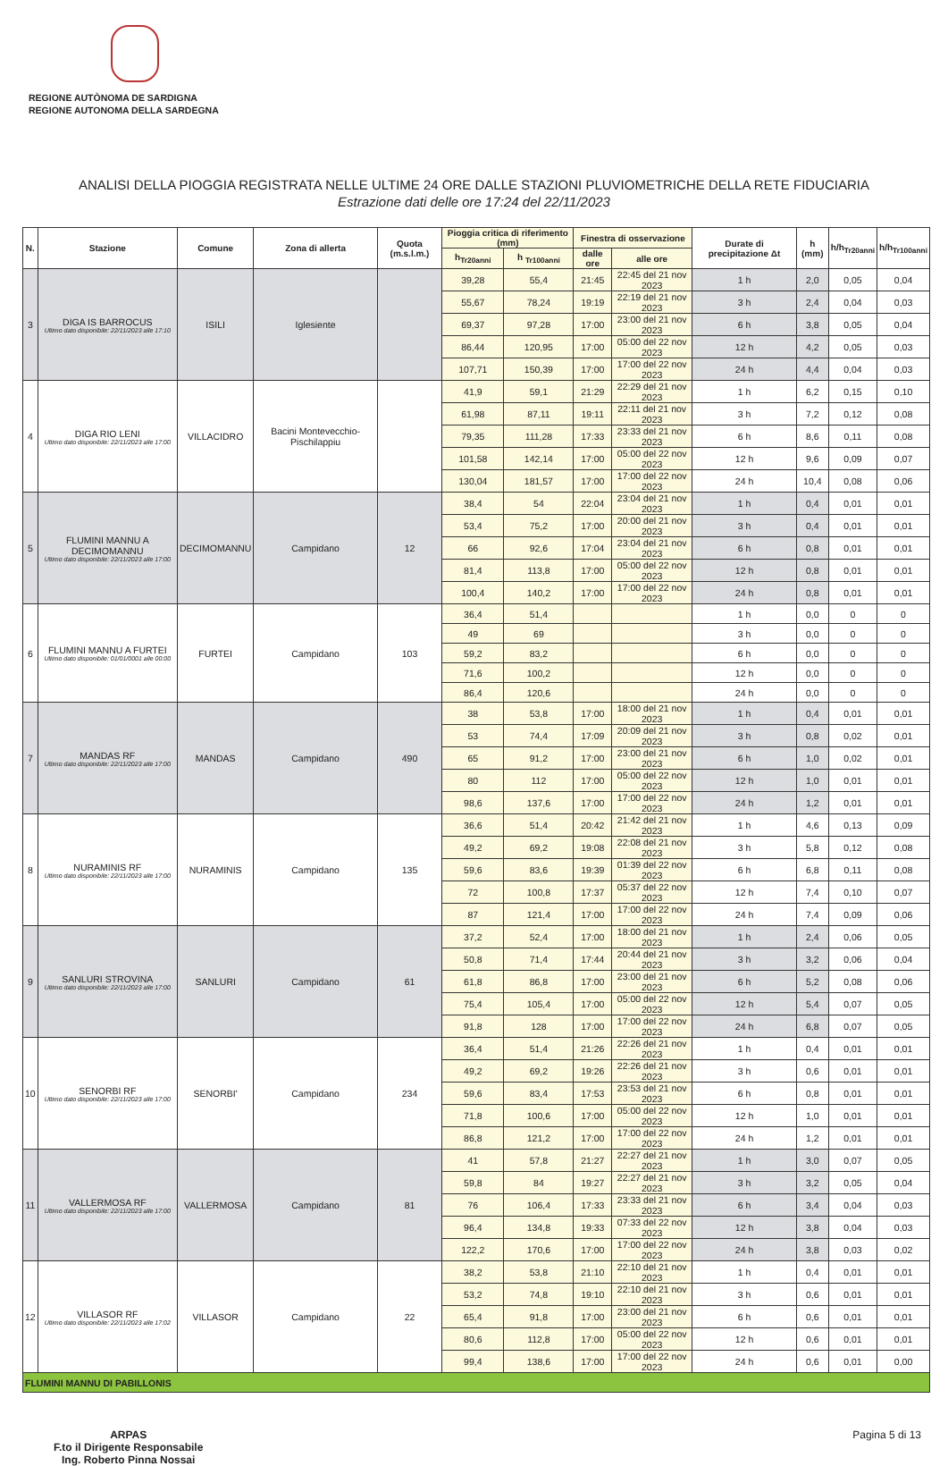REGIONE AUTÒNOMA DE SARDIGNA
REGIONE AUTONOMA DELLA SARDEGNA
ANALISI DELLA PIOGGIA REGISTRATA NELLE ULTIME 24 ORE DALLE STAZIONI PLUVIOMETRICHE DELLA RETE FIDUCIARIA
Estrazione dati delle ore 17:24 del 22/11/2023
| N. | Stazione | Comune | Zona di allerta | Quota (m.s.l.m.) | Pioggia critica di riferimento (mm) | | Finestra di osservazione | | Durate di precipitazione Δt | h (mm) | h/h<sub>Tr20anni</sub> | h/h<sub>Tr100anni</sub> |
| --- | --- | --- | --- | --- | --- | --- | --- | --- | --- | --- | --- | --- |
| | | | | | h<sub>Tr20anni</sub> | h <sub>Tr100anni</sub> | dalle ore | alle ore | | | | |
| 3 | DIGA IS BARROCUS Ultimo dato disponibile: 22/11/2023 alle 17:10 | ISILI | Iglesiente | | 39,28 | 55,4 | 21:45 | 22:45 del 21 nov 2023 | 1 h | 2,0 | 0,05 | 0,04 |
| | | | | | 55,67 | 78,24 | 19:19 | 22:19 del 21 nov 2023 | 3 h | 2,4 | 0,04 | 0,03 |
| | | | | | 69,37 | 97,28 | 17:00 | 23:00 del 21 nov 2023 | 6 h | 3,8 | 0,05 | 0,04 |
| | | | | | 86,44 | 120,95 | 17:00 | 05:00 del 22 nov 2023 | 12 h | 4,2 | 0,05 | 0,03 |
| | | | | | 107,71 | 150,39 | 17:00 | 17:00 del 22 nov 2023 | 24 h | 4,4 | 0,04 | 0,03 |
| 4 | DIGA RIO LENI Ultimo dato disponibile: 22/11/2023 alle 17:00 | VILLACIDRO | Bacini Montevecchio-Pischilappiu | | 41,9 | 59,1 | 21:29 | 22:29 del 21 nov 2023 | 1 h | 6,2 | 0,15 | 0,10 |
| | | | | | 61,98 | 87,11 | 19:11 | 22:11 del 21 nov 2023 | 3 h | 7,2 | 0,12 | 0,08 |
| | | | | | 79,35 | 111,28 | 17:33 | 23:33 del 21 nov 2023 | 6 h | 8,6 | 0,11 | 0,08 |
| | | | | | 101,58 | 142,14 | 17:00 | 05:00 del 22 nov 2023 | 12 h | 9,6 | 0,09 | 0,07 |
| | | | | | 130,04 | 181,57 | 17:00 | 17:00 del 22 nov 2023 | 24 h | 10,4 | 0,08 | 0,06 |
| 5 | FLUMINI MANNU A DECIMOMANNU Ultimo dato disponibile: 22/11/2023 alle 17:00 | DECIMOMANNU | Campidano | 12 | 38,4 | 54 | 22:04 | 23:04 del 21 nov 2023 | 1 h | 0,4 | 0,01 | 0,01 |
| | | | | | 53,4 | 75,2 | 17:00 | 20:00 del 21 nov 2023 | 3 h | 0,4 | 0,01 | 0,01 |
| | | | | | 66 | 92,6 | 17:04 | 23:04 del 21 nov 2023 | 6 h | 0,8 | 0,01 | 0,01 |
| | | | | | 81,4 | 113,8 | 17:00 | 05:00 del 22 nov 2023 | 12 h | 0,8 | 0,01 | 0,01 |
| | | | | | 100,4 | 140,2 | 17:00 | 17:00 del 22 nov 2023 | 24 h | 0,8 | 0,01 | 0,01 |
| 6 | FLUMINI MANNU A FURTEI Ultimo dato disponibile: 01/01/0001 alle 00:00 | FURTEI | Campidano | 103 | 36,4 | 51,4 | | | 1 h | 0,0 | 0 | 0 |
| | | | | | 49 | 69 | | | 3 h | 0,0 | 0 | 0 |
| | | | | | 59,2 | 83,2 | | | 6 h | 0,0 | 0 | 0 |
| | | | | | 71,6 | 100,2 | | | 12 h | 0,0 | 0 | 0 |
| | | | | | 86,4 | 120,6 | | | 24 h | 0,0 | 0 | 0 |
| 7 | MANDAS RF Ultimo dato disponibile: 22/11/2023 alle 17:00 | MANDAS | Campidano | 490 | 38 | 53,8 | 17:00 | 18:00 del 21 nov 2023 | 1 h | 0,4 | 0,01 | 0,01 |
| | | | | | 53 | 74,4 | 17:09 | 20:09 del 21 nov 2023 | 3 h | 0,8 | 0,02 | 0,01 |
| | | | | | 65 | 91,2 | 17:00 | 23:00 del 21 nov 2023 | 6 h | 1,0 | 0,02 | 0,01 |
| | | | | | 80 | 112 | 17:00 | 05:00 del 22 nov 2023 | 12 h | 1,0 | 0,01 | 0,01 |
| | | | | | 98,6 | 137,6 | 17:00 | 17:00 del 22 nov 2023 | 24 h | 1,2 | 0,01 | 0,01 |
| 8 | NURAMINIS RF Ultimo dato disponibile: 22/11/2023 alle 17:00 | NURAMINIS | Campidano | 135 | 36,6 | 51,4 | 20:42 | 21:42 del 21 nov 2023 | 1 h | 4,6 | 0,13 | 0,09 |
| | | | | | 49,2 | 69,2 | 19:08 | 22:08 del 21 nov 2023 | 3 h | 5,8 | 0,12 | 0,08 |
| | | | | | 59,6 | 83,6 | 19:39 | 01:39 del 22 nov 2023 | 6 h | 6,8 | 0,11 | 0,08 |
| | | | | | 72 | 100,8 | 17:37 | 05:37 del 22 nov 2023 | 12 h | 7,4 | 0,10 | 0,07 |
| | | | | | 87 | 121,4 | 17:00 | 17:00 del 22 nov 2023 | 24 h | 7,4 | 0,09 | 0,06 |
| 9 | SANLURI STROVINA Ultimo dato disponibile: 22/11/2023 alle 17:00 | SANLURI | Campidano | 61 | 37,2 | 52,4 | 17:00 | 18:00 del 21 nov 2023 | 1 h | 2,4 | 0,06 | 0,05 |
| | | | | | 50,8 | 71,4 | 17:44 | 20:44 del 21 nov 2023 | 3 h | 3,2 | 0,06 | 0,04 |
| | | | | | 61,8 | 86,8 | 17:00 | 23:00 del 21 nov 2023 | 6 h | 5,2 | 0,08 | 0,06 |
| | | | | | 75,4 | 105,4 | 17:00 | 05:00 del 22 nov 2023 | 12 h | 5,4 | 0,07 | 0,05 |
| | | | | | 91,8 | 128 | 17:00 | 17:00 del 22 nov 2023 | 24 h | 6,8 | 0,07 | 0,05 |
| 10 | SENORBI RF Ultimo dato disponibile: 22/11/2023 alle 17:00 | SENORBI' | Campidano | 234 | 36,4 | 51,4 | 21:26 | 22:26 del 21 nov 2023 | 1 h | 0,4 | 0,01 | 0,01 |
| | | | | | 49,2 | 69,2 | 19:26 | 22:26 del 21 nov 2023 | 3 h | 0,6 | 0,01 | 0,01 |
| | | | | | 59,6 | 83,4 | 17:53 | 23:53 del 21 nov 2023 | 6 h | 0,8 | 0,01 | 0,01 |
| | | | | | 71,8 | 100,6 | 17:00 | 05:00 del 22 nov 2023 | 12 h | 1,0 | 0,01 | 0,01 |
| | | | | | 86,8 | 121,2 | 17:00 | 17:00 del 22 nov 2023 | 24 h | 1,2 | 0,01 | 0,01 |
| 11 | VALLERMOSA RF Ultimo dato disponibile: 22/11/2023 alle 17:00 | VALLERMOSA | Campidano | 81 | 41 | 57,8 | 21:27 | 22:27 del 21 nov 2023 | 1 h | 3,0 | 0,07 | 0,05 |
| | | | | | 59,8 | 84 | 19:27 | 22:27 del 21 nov 2023 | 3 h | 3,2 | 0,05 | 0,04 |
| | | | | | 76 | 106,4 | 17:33 | 23:33 del 21 nov 2023 | 6 h | 3,4 | 0,04 | 0,03 |
| | | | | | 96,4 | 134,8 | 19:33 | 07:33 del 22 nov 2023 | 12 h | 3,8 | 0,04 | 0,03 |
| | | | | | 122,2 | 170,6 | 17:00 | 17:00 del 22 nov 2023 | 24 h | 3,8 | 0,03 | 0,02 |
| 12 | VILLASOR RF Ultimo dato disponibile: 22/11/2023 alle 17:02 | VILLASOR | Campidano | 22 | 38,2 | 53,8 | 21:10 | 22:10 del 21 nov 2023 | 1 h | 0,4 | 0,01 | 0,01 |
| | | | | | 53,2 | 74,8 | 19:10 | 22:10 del 21 nov 2023 | 3 h | 0,6 | 0,01 | 0,01 |
| | | | | | 65,4 | 91,8 | 17:00 | 23:00 del 21 nov 2023 | 6 h | 0,6 | 0,01 | 0,01 |
| | | | | | 80,6 | 112,8 | 17:00 | 05:00 del 22 nov 2023 | 12 h | 0,6 | 0,01 | 0,01 |
| | | | | | 99,4 | 138,6 | 17:00 | 17:00 del 22 nov 2023 | 24 h | 0,6 | 0,01 | 0,00 |
| FLUMINI MANNU DI PABILLONIS | | | | | | | | | | | | |
ARPAS
F.to il Dirigente Responsabile
Ing. Roberto Pinna Nossai
Pagina 5 di 13